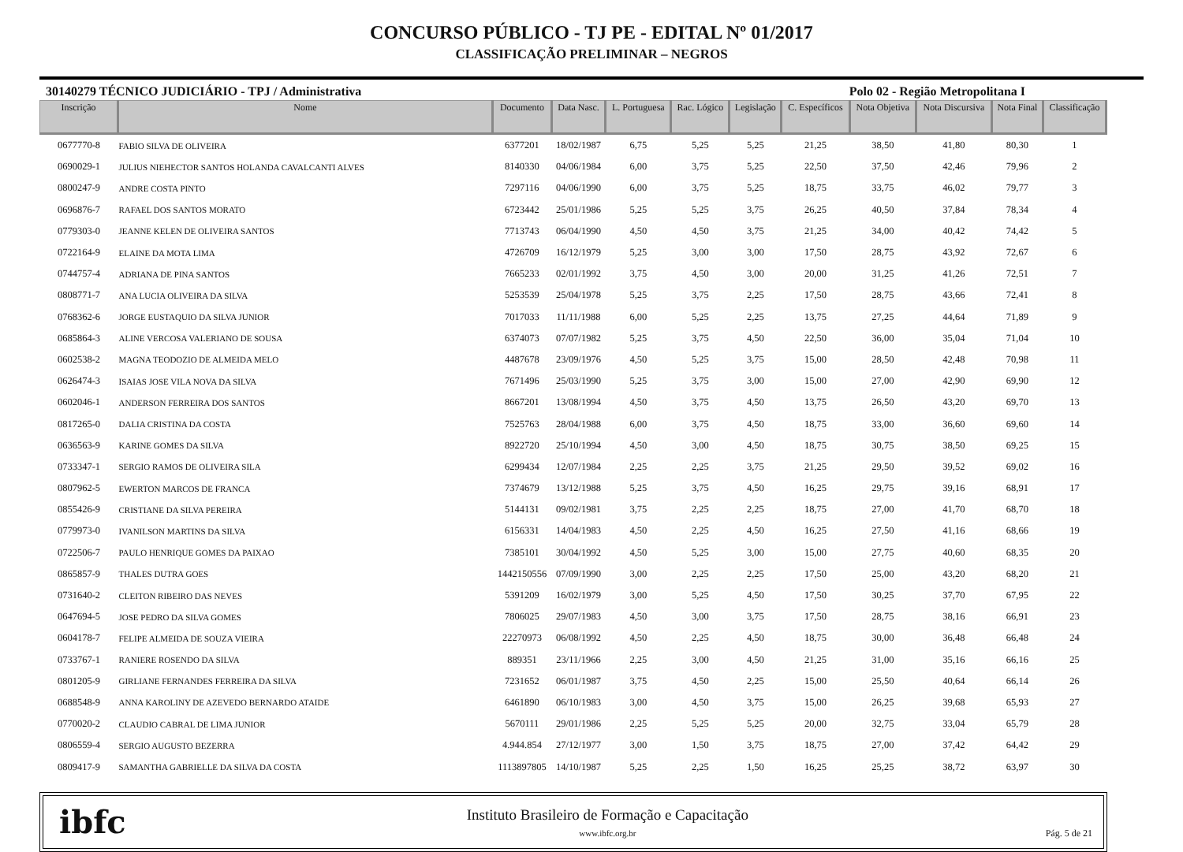CONCURSO PÚBLICO - TJ PE - EDITAL Nº 01/2017
CLASSIFICAÇÃO PRELIMINAR – NEGROS
30140279 TÉCNICO JUDICIÁRIO - TPJ / Administrativa Polo 02 - Região Metropolitana I
| Inscrição | Nome | Documento | Data Nasc. | L. Portuguesa | Rac. Lógico | Legislação | C. Específicos | Nota Objetiva | Nota Discursiva | Nota Final | Classificação |
| --- | --- | --- | --- | --- | --- | --- | --- | --- | --- | --- | --- |
| 0677770-8 | FABIO SILVA DE OLIVEIRA | 6377201 | 18/02/1987 | 6,75 | 5,25 | 5,25 | 21,25 | 38,50 | 41,80 | 80,30 | 1 |
| 0690029-1 | JULIUS NIEHECTOR SANTOS HOLANDA CAVALCANTI ALVES | 8140330 | 04/06/1984 | 6,00 | 3,75 | 5,25 | 22,50 | 37,50 | 42,46 | 79,96 | 2 |
| 0800247-9 | ANDRE COSTA PINTO | 7297116 | 04/06/1990 | 6,00 | 3,75 | 5,25 | 18,75 | 33,75 | 46,02 | 79,77 | 3 |
| 0696876-7 | RAFAEL DOS SANTOS MORATO | 6723442 | 25/01/1986 | 5,25 | 5,25 | 3,75 | 26,25 | 40,50 | 37,84 | 78,34 | 4 |
| 0779303-0 | JEANNE KELEN DE OLIVEIRA SANTOS | 7713743 | 06/04/1990 | 4,50 | 4,50 | 3,75 | 21,25 | 34,00 | 40,42 | 74,42 | 5 |
| 0722164-9 | ELAINE DA MOTA LIMA | 4726709 | 16/12/1979 | 5,25 | 3,00 | 3,00 | 17,50 | 28,75 | 43,92 | 72,67 | 6 |
| 0744757-4 | ADRIANA DE PINA SANTOS | 7665233 | 02/01/1992 | 3,75 | 4,50 | 3,00 | 20,00 | 31,25 | 41,26 | 72,51 | 7 |
| 0808771-7 | ANA LUCIA OLIVEIRA DA SILVA | 5253539 | 25/04/1978 | 5,25 | 3,75 | 2,25 | 17,50 | 28,75 | 43,66 | 72,41 | 8 |
| 0768362-6 | JORGE EUSTAQUIO DA SILVA JUNIOR | 7017033 | 11/11/1988 | 6,00 | 5,25 | 2,25 | 13,75 | 27,25 | 44,64 | 71,89 | 9 |
| 0685864-3 | ALINE VERCOSA VALERIANO DE SOUSA | 6374073 | 07/07/1982 | 5,25 | 3,75 | 4,50 | 22,50 | 36,00 | 35,04 | 71,04 | 10 |
| 0602538-2 | MAGNA TEODOZIO DE ALMEIDA MELO | 4487678 | 23/09/1976 | 4,50 | 5,25 | 3,75 | 15,00 | 28,50 | 42,48 | 70,98 | 11 |
| 0626474-3 | ISAIAS JOSE VILA NOVA DA SILVA | 7671496 | 25/03/1990 | 5,25 | 3,75 | 3,00 | 15,00 | 27,00 | 42,90 | 69,90 | 12 |
| 0602046-1 | ANDERSON FERREIRA DOS SANTOS | 8667201 | 13/08/1994 | 4,50 | 3,75 | 4,50 | 13,75 | 26,50 | 43,20 | 69,70 | 13 |
| 0817265-0 | DALIA CRISTINA DA COSTA | 7525763 | 28/04/1988 | 6,00 | 3,75 | 4,50 | 18,75 | 33,00 | 36,60 | 69,60 | 14 |
| 0636563-9 | KARINE GOMES DA SILVA | 8922720 | 25/10/1994 | 4,50 | 3,00 | 4,50 | 18,75 | 30,75 | 38,50 | 69,25 | 15 |
| 0733347-1 | SERGIO RAMOS DE OLIVEIRA SILA | 6299434 | 12/07/1984 | 2,25 | 2,25 | 3,75 | 21,25 | 29,50 | 39,52 | 69,02 | 16 |
| 0807962-5 | EWERTON MARCOS DE FRANCA | 7374679 | 13/12/1988 | 5,25 | 3,75 | 4,50 | 16,25 | 29,75 | 39,16 | 68,91 | 17 |
| 0855426-9 | CRISTIANE DA SILVA PEREIRA | 5144131 | 09/02/1981 | 3,75 | 2,25 | 2,25 | 18,75 | 27,00 | 41,70 | 68,70 | 18 |
| 0779973-0 | IVANILSON MARTINS DA SILVA | 6156331 | 14/04/1983 | 4,50 | 2,25 | 4,50 | 16,25 | 27,50 | 41,16 | 68,66 | 19 |
| 0722506-7 | PAULO HENRIQUE GOMES DA PAIXAO | 7385101 | 30/04/1992 | 4,50 | 5,25 | 3,00 | 15,00 | 27,75 | 40,60 | 68,35 | 20 |
| 0865857-9 | THALES DUTRA GOES | 1442150556 | 07/09/1990 | 3,00 | 2,25 | 2,25 | 17,50 | 25,00 | 43,20 | 68,20 | 21 |
| 0731640-2 | CLEITON RIBEIRO DAS NEVES | 5391209 | 16/02/1979 | 3,00 | 5,25 | 4,50 | 17,50 | 30,25 | 37,70 | 67,95 | 22 |
| 0647694-5 | JOSE PEDRO DA SILVA GOMES | 7806025 | 29/07/1983 | 4,50 | 3,00 | 3,75 | 17,50 | 28,75 | 38,16 | 66,91 | 23 |
| 0604178-7 | FELIPE ALMEIDA DE SOUZA VIEIRA | 22270973 | 06/08/1992 | 4,50 | 2,25 | 4,50 | 18,75 | 30,00 | 36,48 | 66,48 | 24 |
| 0733767-1 | RANIERE ROSENDO DA SILVA | 889351 | 23/11/1966 | 2,25 | 3,00 | 4,50 | 21,25 | 31,00 | 35,16 | 66,16 | 25 |
| 0801205-9 | GIRLIANE FERNANDES FERREIRA DA SILVA | 7231652 | 06/01/1987 | 3,75 | 4,50 | 2,25 | 15,00 | 25,50 | 40,64 | 66,14 | 26 |
| 0688548-9 | ANNA KAROLINY DE AZEVEDO BERNARDO ATAIDE | 6461890 | 06/10/1983 | 3,00 | 4,50 | 3,75 | 15,00 | 26,25 | 39,68 | 65,93 | 27 |
| 0770020-2 | CLAUDIO CABRAL DE LIMA JUNIOR | 5670111 | 29/01/1986 | 2,25 | 5,25 | 5,25 | 20,00 | 32,75 | 33,04 | 65,79 | 28 |
| 0806559-4 | SERGIO AUGUSTO BEZERRA | 4.944.854 | 27/12/1977 | 3,00 | 1,50 | 3,75 | 18,75 | 27,00 | 37,42 | 64,42 | 29 |
| 0809417-9 | SAMANTHA GABRIELLE DA SILVA DA COSTA | 1113897805 | 14/10/1987 | 5,25 | 2,25 | 1,50 | 16,25 | 25,25 | 38,72 | 63,97 | 30 |
ibfc
Instituto Brasileiro de Formação e Capacitação
www.ibfc.org.br
Pág. 5 de 21